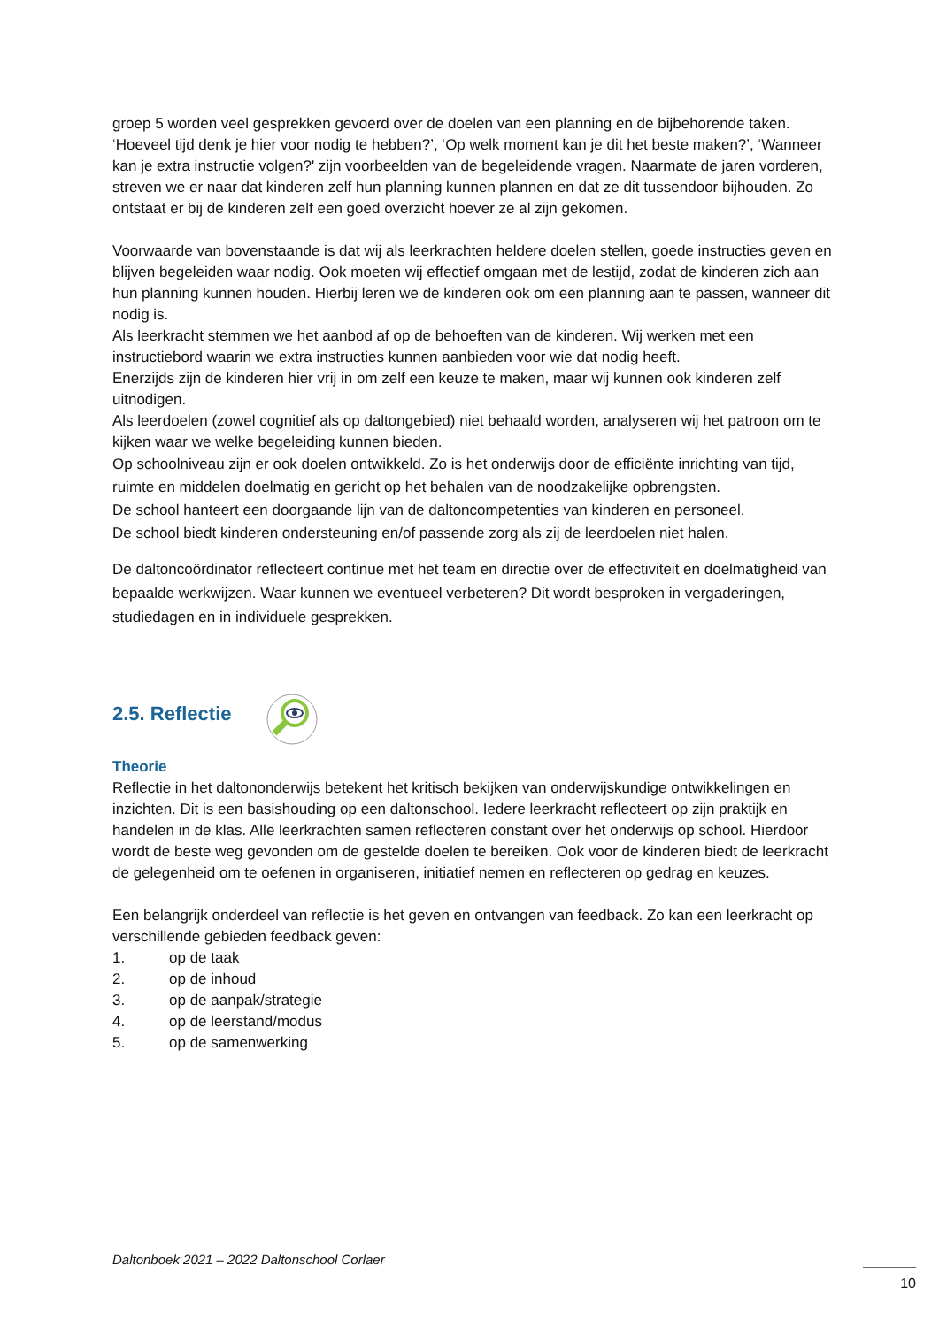groep 5 worden veel gesprekken gevoerd over de doelen van een planning en de bijbehorende taken. ‘Hoeveel tijd denk je hier voor nodig te hebben?’, ‘Op welk moment kan je dit het beste maken?’, ‘Wanneer kan je extra instructie volgen?' zijn voorbeelden van de begeleidende vragen. Naarmate de jaren vorderen, streven we er naar dat kinderen zelf hun planning kunnen plannen en dat ze dit tussendoor bijhouden. Zo ontstaat er bij de kinderen zelf een goed overzicht hoever ze al zijn gekomen.
Voorwaarde van bovenstaande is dat wij als leerkrachten heldere doelen stellen, goede instructies geven en blijven begeleiden waar nodig. Ook moeten wij effectief omgaan met de lestijd, zodat de kinderen zich aan hun planning kunnen houden. Hierbij leren we de kinderen ook om een planning aan te passen, wanneer dit nodig is.
Als leerkracht stemmen we het aanbod af op de behoeften van de kinderen. Wij werken met een instructiebord waarin we extra instructies kunnen aanbieden voor wie dat nodig heeft.
Enerzijds zijn de kinderen hier vrij in om zelf een keuze te maken, maar wij kunnen ook kinderen zelf uitnodigen.
Als leerdoelen (zowel cognitief als op daltongebied) niet behaald worden, analyseren wij het patroon om te kijken waar we welke begeleiding kunnen bieden.
Op schoolniveau zijn er ook doelen ontwikkeld. Zo is het onderwijs door de efficiënte inrichting van tijd, ruimte en middelen doelmatig en gericht op het behalen van de noodzakelijke opbrengsten.
De school hanteert een doorgaande lijn van de daltoncompetenties van kinderen en personeel.
De school biedt kinderen ondersteuning en/of passende zorg als zij de leerdoelen niet halen.
De daltoncoördinator reflecteert continue met het team en directie over de effectiviteit en doelmatigheid van bepaalde werkwijzen. Waar kunnen we eventueel verbeteren? Dit wordt besproken in vergaderingen, studiedagen en in individuele gesprekken.
2.5. Reflectie
Theorie
Reflectie in het daltononderwijs betekent het kritisch bekijken van onderwijskundige ontwikkelingen en inzichten. Dit is een basishouding op een daltonschool. Iedere leerkracht reflecteert op zijn praktijk en handelen in de klas. Alle leerkrachten samen reflecteren constant over het onderwijs op school. Hierdoor wordt de beste weg gevonden om de gestelde doelen te bereiken. Ook voor de kinderen biedt de leerkracht de gelegenheid om te oefenen in organiseren, initiatief nemen en reflecteren op gedrag en keuzes.
Een belangrijk onderdeel van reflectie is het geven en ontvangen van feedback. Zo kan een leerkracht op verschillende gebieden feedback geven:
1. op de taak
2. op de inhoud
3. op de aanpak/strategie
4. op de leerstand/modus
5. op de samenwerking
Daltonboek 2021 – 2022 Daltonschool Corlaer
10